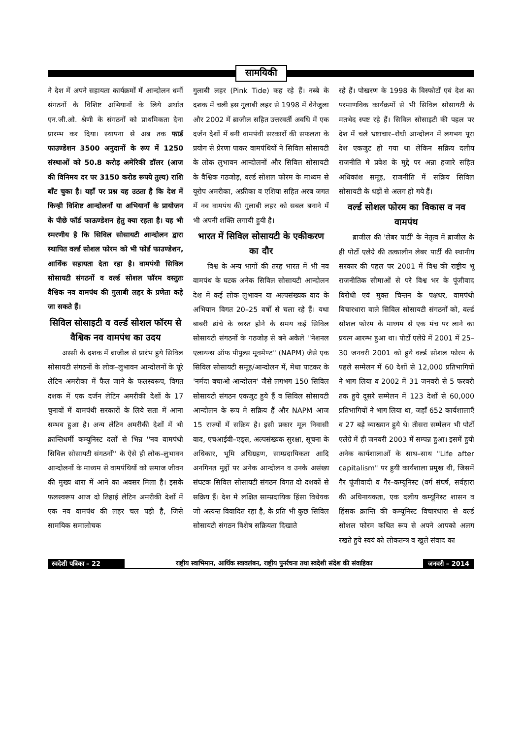सामयिकी
ने देश में अपने सहायता कार्यक्रमों में आन्दोलन धर्मी संगठनों के विशिष्ट अभियानों के लिये अर्थात एन.जी.ओ. श्रेणी के संगठनों को प्राथमिकता देना प्रारम्भ कर दिया। स्थापना से अब तक फार्ड फाउण्डेशन 3500 अनुदानों के रूप में 1250 संस्थाओं को 50.8 करोड़ अमेरिकी डॉलर (आज की विनिमय दर पर 3150 करोड रूपये तुल्य) राशि बाँट चुका है। यहाँ पर प्रश्न यह उठता है कि देश में किन्ही विशिष्ट आन्दोलनों या अभियानों के प्रायोजन के पीछे फॉर्ड फाऊण्डेशन हेतु क्या रहता है। यह भी स्मरणीय है कि सिविल सोसायटी आन्दोलन द्वारा स्थापित वर्ल्ड सोशल फोरम को भी फोर्ड फाउण्डेशन, आर्थिक सहायता देता रहा है। वामपंथी सिविल सोसायटी संगठनों व वर्ल्ड सोशल फॉरम वस्तुतः वैश्विक नव वामपंथ की गुलाबी लहर के प्रणेता कहे जा सकते हैं।
सिविल सोसाइटी व वर्ल्ड सोशल फॉरम से वैश्विक नव वामपंथ का उदय
अस्सी के दशक में ब्राजील से प्रारंभ हुये सिविल सोसायटी संगठनों के लोक–लुभावन आन्दोलनों के पूरे लेटिन अमरीका में फैल जाने के फलस्वरूप, विगत दशक में एक दर्जन लेटिन अमरीकी देशों के 17 चुनावों में वामपंथी सरकारों के लिये सता में आना सम्भव हुआ है। अन्य लेटिन अमरीकी देशों में भी क्रान्तिधर्मी कम्यूनिस्ट दलों से भिन्न ''नव वामपंथी सिविल सोसायटी संगठनों'' के ऐसे ही लोक–लुभावन आन्दोलनों के माध्यम से वामपंथियों को समाज जीवन की मुख्य धारा में आने का अवसर मिला है। इसके फलस्वरूप आज दो तिहाई लेटिन अमरीकी देशों में एक नव वामपंथ की लहर चल पड़ी है, जिसे सामयिक समालोचक
गुलाबी लहर (Pink Tide) कह रहे हैं। नब्बे के दशक में चली इस गुलाबी लहर से 1998 में वेनेजुला और 2002 में ब्राजील सहित उत्तरवर्ती अवधि में एक दर्जन देशों में बनी वामपंथी सरकारों की सफलता के प्रयोग से प्रेरणा पाकर वामपंथियों ने सिविल सोसायटी के लोक लुभावन आन्दोलनों और सिविल सोसायटी के वैश्विक गठजोड़, वर्ल्ड सोशल फोरम के माध्यम से यूरोप अमरीका, अफ्रीका व एशिया सहित अरब जगत में नव वामपंथ की गुलाबी लहर को सबल बनाने में भी अपनी शक्ति लगायी हुयी है।
भारत में सिविल सोसायटी के एकीकरण का दौर
विश्व के अन्य भागों की तरह भारत में भी नव वामपंथ के घटक अनेक सिविल सोसायटी आन्दोलन देश में कई लोक लुभावन या अल्पसंख्यक वाद के अभियान विगत 20–25 वर्षों से चला रहे हैं। यथा बाबरी ढांचे के ध्वस्त होने के समय कई सिविल सोसायटी संगठनों के गठजोड़ से बने अकेले ''नेशनल एलायन्स ऑफ पीपुल्स मूवमेण्ट'' (NAPM) जैसे एक सिविल सोसायटी समूह/आन्दोलन में, मेधा पाटकर के 'नर्मदा बचाओ आन्दोलन' जैसे लगभग 150 सिविल सोसायटी संगठन एकजुट हुये हैं व सिविल सोसायटी आन्दोलन के रूप मे सक्रिय हैं और NAPM आज 15 राज्यों में सक्रिय है। इसी प्रकार मूल निवासी वाद, एचआईवी–एड्स, अल्पसंख्यक सुरक्षा, सूचना के अधिकार, भूमि अधिग्रहण, साम्प्रदायिकता आदि अनगिनत मुद्दों पर अनेक आन्दोलन व उनके असंख्य संघटक सिविल सोसायटी संगठन विगत दो दशकों से सक्रिय हैं। देश मे लक्षित साम्प्रदायिक हिंसा विधेयक जो अत्यन्त विवादित रहा है, के प्रति भी कुछ सिविल सोसायटी संगठन विशेष सक्रियता दिखाते
रहे हैं। पोखरण के 1998 के विस्फोटों एवं देश का परमाणविक कार्यक्रमों से भी सिविल सोसायटी के मतभेद स्पष्ट रहे हैं। सिविल सोसाइटी की पहल पर देश में चले भ्रष्टाचार–रोधी आन्दोलन में लगभग पूरा देश एकजुट हो गया था लेकिन सक्रिय दलीय राजनीति मे प्रवेश के मुद्दे पर अन्ना हजारे सहित अधिकांश समूह, राजनीति में सक्रिय सिविल सोसायटी के धड़ों से अलग हो गये हैं।
वर्ल्ड सोशल फोरम का विकास व नव वामपंथ
ब्राजील की 'लेबर पार्टी' के नेतृत्व में ब्राजील के ही पोर्टो एलेग्रे की तत्कालीन लेबर पार्टी की स्थानीय सरकार की पहल पर 2001 में विश्व की राष्ट्रीय भू राजनीतिक सीमाओं से परे विश्व भर के पूंजीवाद विरोधी एवं मुक्त चिन्तन के पक्षधर, वामपंथी विचारधारा वाले सिविल सोसायटी संगठनों को, वर्ल्ड सोशल फोरम के माध्यम से एक मंच पर लाने का प्रयत्न आरम्भ हुआ था। पोर्टो एलेग्रे में 2001 में 25–30 जनवरी 2001 को हुये वर्ल्ड सोशल फोरम के पहले सम्मेलन में 60 देशों से 12,000 प्रतिभागियों ने भाग लिया व 2002 में 31 जनवरी से 5 फरवरी तक हुये दूसरे सम्मेलन में 123 देशों से 60,000 प्रतिभागियों ने भाग लिया था, जहाँ 652 कार्यशालाएँ व 27 बड़े व्याख्यान हुये थे। तीसरा सम्मेलन भी पोर्टो एलेग्रे में ही जनवरी 2003 में सम्पन्न हुआ। इसमें हुयी अनेक कार्यशालाओं के साथ–साथ "Life after capitalism" पर हुयी कार्यशाला प्रमुख थी, जिसमें गैर पूंजीवादी व गैर–कम्यूनिस्ट (वर्ग संघर्ष, सर्वहारा की अधिनायकता, एक दलीय कम्यूनिस्ट शासन व हिंसक क्रान्ति की कम्यूनिस्ट विचारधारा से वर्ल्ड सोशल फोरम कथित रूप से अपने आपको अलग रखते हुये स्वयं को लोकतन्त्र व खुले संवाद का
स्वदेशी पत्रिका – 22
राष्ट्रीय स्वाभिमान, आर्थिक स्वावलंबन, राष्ट्रीय पुनर्रचना तथा स्वदेशी संदेश की संवाहिका
जनवरी – 2014